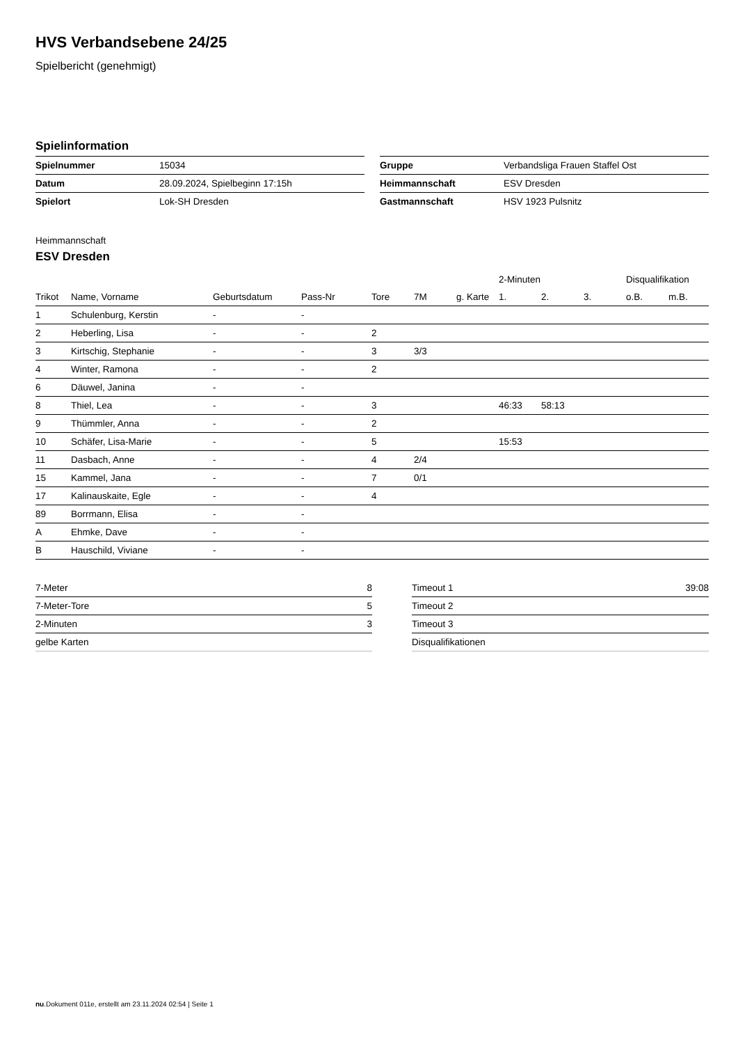HVS Verbandsebene 24/25
Spielbericht (genehmigt)
Spielinformation
| Spielnummer | 15034 |
| Datum | 28.09.2024, Spielbeginn 17:15h |
| Spielort | Lok-SH Dresden |
| Gruppe | Verbandsliga Frauen Staffel Ost |
| Heimmannschaft | ESV Dresden |
| Gastmannschaft | HSV 1923 Pulsnitz |
Heimmannschaft
ESV Dresden
| | | | | | | | 2-Minuten | | | Disqualifikation | |
| --- | --- | --- | --- | --- | --- | --- | --- | --- | --- | --- | --- |
| Trikot | Name, Vorname | Geburtsdatum | Pass-Nr | Tore | 7M | g. Karte | 1. | 2. | 3. | o.B. | m.B. |
| 1 | Schulenburg, Kerstin | - | - | | | | | | | | |
| 2 | Heberling, Lisa | - | - | 2 | | | | | | | |
| 3 | Kirtschig, Stephanie | - | - | 3 | 3/3 | | | | | | |
| 4 | Winter, Ramona | - | - | 2 | | | | | | | |
| 6 | Däuwel, Janina | - | - | | | | | | | | |
| 8 | Thiel, Lea | - | - | 3 | | | 46:33 | 58:13 | | | |
| 9 | Thümmler, Anna | - | - | 2 | | | | | | | |
| 10 | Schäfer, Lisa-Marie | - | - | 5 | | | 15:53 | | | | |
| 11 | Dasbach, Anne | - | - | 4 | 2/4 | | | | | | |
| 15 | Kammel, Jana | - | - | 7 | 0/1 | | | | | | |
| 17 | Kalinauskaite, Egle | - | - | 4 | | | | | | | |
| 89 | Borrmann, Elisa | - | - | | | | | | | | |
| A | Ehmke, Dave | - | - | | | | | | | | |
| B | Hauschild, Viviane | - | - | | | | | | | | |
| 7-Meter | 8 |
| 7-Meter-Tore | 5 |
| 2-Minuten | 3 |
| gelbe Karten | |
| Timeout 1 | 39:08 |
| Timeout 2 | |
| Timeout 3 | |
| Disqualifikationen | |
nu.Dokument 011e, erstellt am 23.11.2024 02:54 | Seite 1